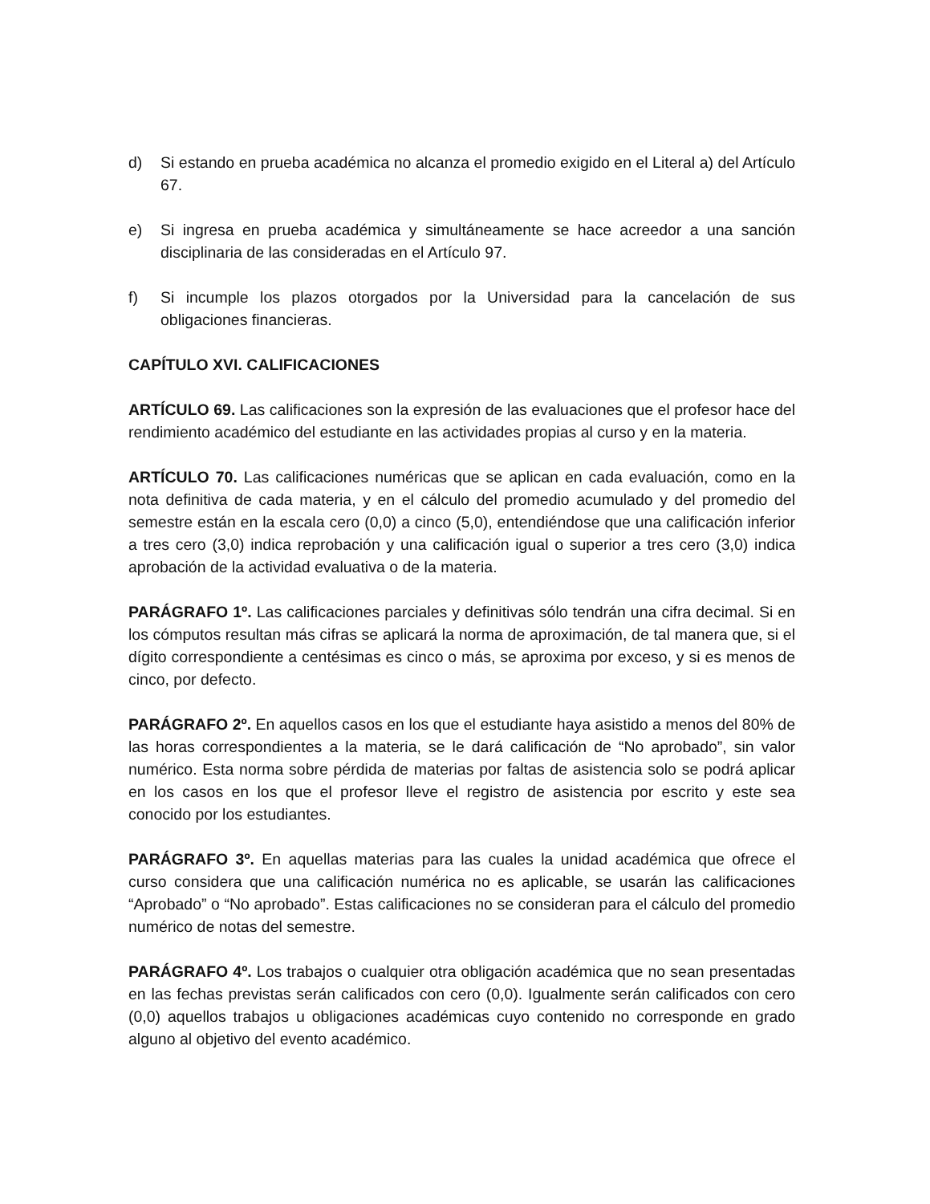d) Si estando en prueba académica no alcanza el promedio exigido en el Literal a) del Artículo 67.
e) Si ingresa en prueba académica y simultáneamente se hace acreedor a una sanción disciplinaria de las consideradas en el Artículo 97.
f) Si incumple los plazos otorgados por la Universidad para la cancelación de sus obligaciones financieras.
CAPÍTULO XVI. CALIFICACIONES
ARTÍCULO 69. Las calificaciones son la expresión de las evaluaciones que el profesor hace del rendimiento académico del estudiante en las actividades propias al curso y en la materia.
ARTÍCULO 70. Las calificaciones numéricas que se aplican en cada evaluación, como en la nota definitiva de cada materia, y en el cálculo del promedio acumulado y del promedio del semestre están en la escala cero (0,0) a cinco (5,0), entendiéndose que una calificación inferior a tres cero (3,0) indica reprobación y una calificación igual o superior a tres cero (3,0) indica aprobación de la actividad evaluativa o de la materia.
PARÁGRAFO 1º. Las calificaciones parciales y definitivas sólo tendrán una cifra decimal. Si en los cómputos resultan más cifras se aplicará la norma de aproximación, de tal manera que, si el dígito correspondiente a centésimas es cinco o más, se aproxima por exceso, y si es menos de cinco, por defecto.
PARÁGRAFO 2º. En aquellos casos en los que el estudiante haya asistido a menos del 80% de las horas correspondientes a la materia, se le dará calificación de “No aprobado”, sin valor numérico. Esta norma sobre pérdida de materias por faltas de asistencia solo se podrá aplicar en los casos en los que el profesor lleve el registro de asistencia por escrito y este sea conocido por los estudiantes.
PARÁGRAFO 3º. En aquellas materias para las cuales la unidad académica que ofrece el curso considera que una calificación numérica no es aplicable, se usarán las calificaciones “Aprobado” o “No aprobado”. Estas calificaciones no se consideran para el cálculo del promedio numérico de notas del semestre.
PARÁGRAFO 4º. Los trabajos o cualquier otra obligación académica que no sean presentadas en las fechas previstas serán calificados con cero (0,0). Igualmente serán calificados con cero (0,0) aquellos trabajos u obligaciones académicas cuyo contenido no corresponde en grado alguno al objetivo del evento académico.